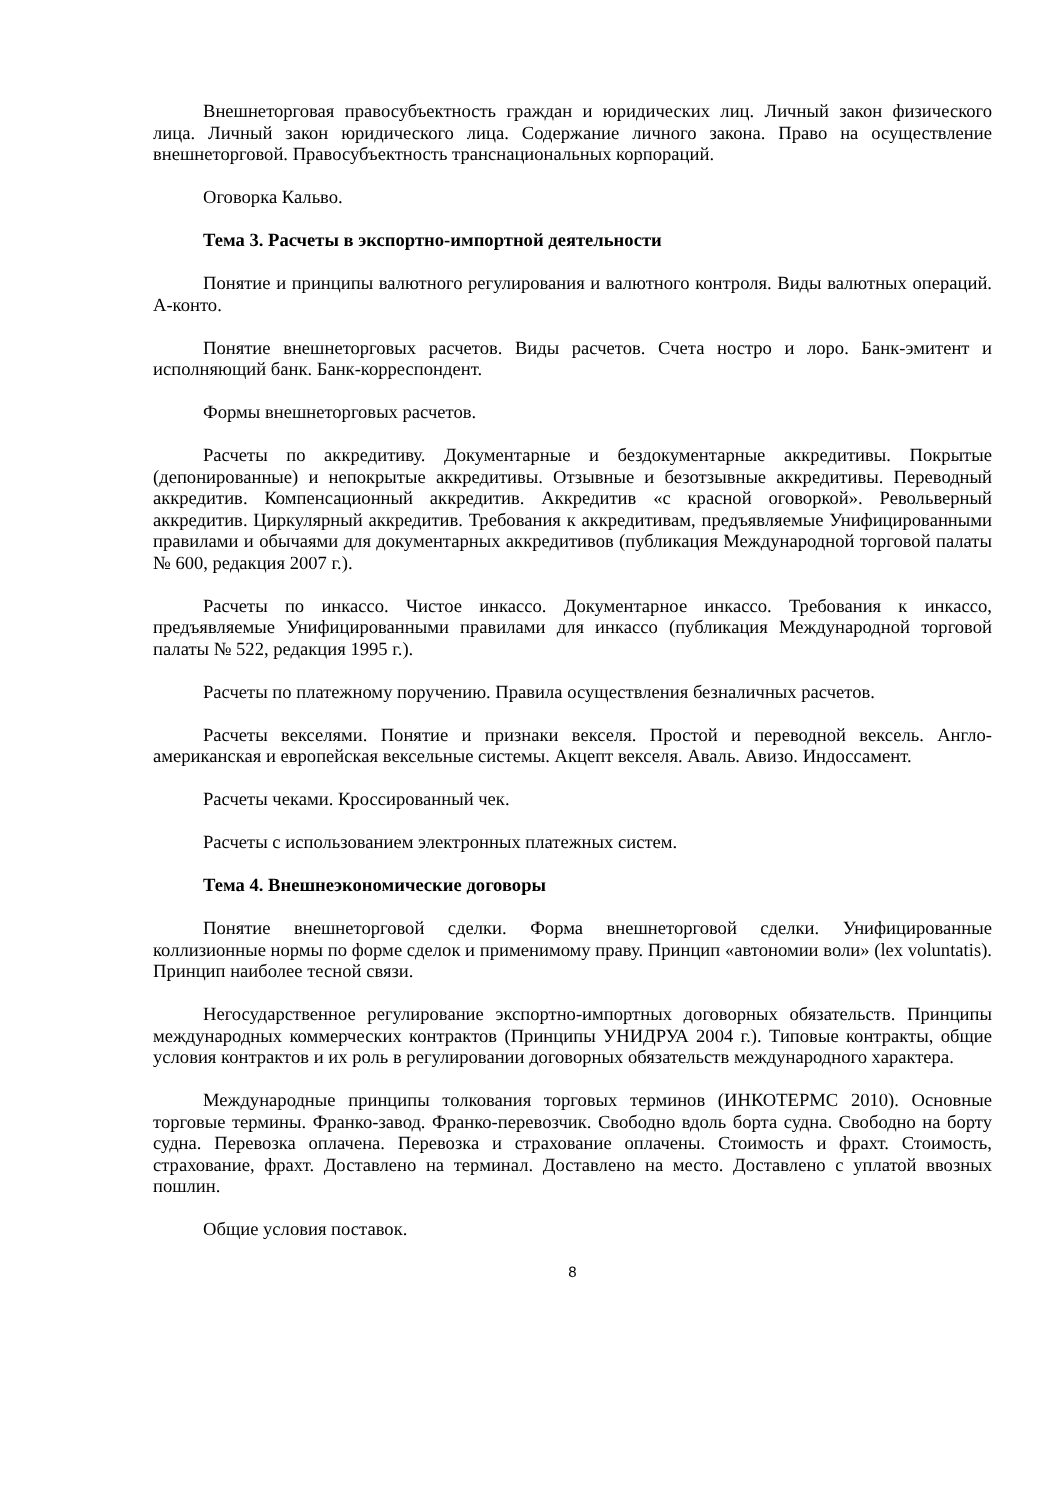Внешнеторговая правосубъектность граждан и юридических лиц. Личный закон физического лица. Личный закон юридического лица. Содержание личного закона. Право на осуществление внешнеторговой. Правосубъектность транснациональных корпораций.
Оговорка Кальво.
Тема 3. Расчеты в экспортно-импортной деятельности
Понятие и принципы валютного регулирования и валютного контроля. Виды валютных операций. А-конто.
Понятие внешнеторговых расчетов. Виды расчетов. Счета ностро и лоро. Банк-эмитент и исполняющий банк. Банк-корреспондент.
Формы внешнеторговых расчетов.
Расчеты по аккредитиву. Документарные и бездокументарные аккредитивы. Покрытые (депонированные) и непокрытые аккредитивы. Отзывные и безотзывные аккредитивы. Переводный аккредитив. Компенсационный аккредитив. Аккредитив «с красной оговоркой». Револьверный аккредитив. Циркулярный аккредитив. Требования к аккредитивам, предъявляемые Унифицированными правилами и обычаями для документарных аккредитивов (публикация Международной торговой палаты № 600, редакция 2007 г.).
Расчеты по инкассо. Чистое инкассо. Документарное инкассо. Требования к инкассо, предъявляемые Унифицированными правилами для инкассо (публикация Международной торговой палаты № 522, редакция 1995 г.).
Расчеты по платежному поручению. Правила осуществления безналичных расчетов.
Расчеты векселями. Понятие и признаки векселя. Простой и переводной вексель. Англо-американская и европейская вексельные системы. Акцепт векселя. Аваль. Авизо. Индоссамент.
Расчеты чеками. Кроссированный чек.
Расчеты с использованием электронных платежных систем.
Тема 4. Внешнеэкономические договоры
Понятие внешнеторговой сделки. Форма внешнеторговой сделки. Унифицированные коллизионные нормы по форме сделок и применимому праву. Принцип «автономии воли» (lex voluntatis). Принцип наиболее тесной связи.
Негосударственное регулирование экспортно-импортных договорных обязательств. Принципы международных коммерческих контрактов (Принципы УНИДРУА 2004 г.). Типовые контракты, общие условия контрактов и их роль в регулировании договорных обязательств международного характера.
Международные принципы толкования торговых терминов (ИНКОТЕРМС 2010). Основные торговые термины. Франко-завод. Франко-перевозчик. Свободно вдоль борта судна. Свободно на борту судна. Перевозка оплачена. Перевозка и страхование оплачены. Стоимость и фрахт. Стоимость, страхование, фрахт. Доставлено на терминал. Доставлено на место. Доставлено с уплатой ввозных пошлин.
Общие условия поставок.
8